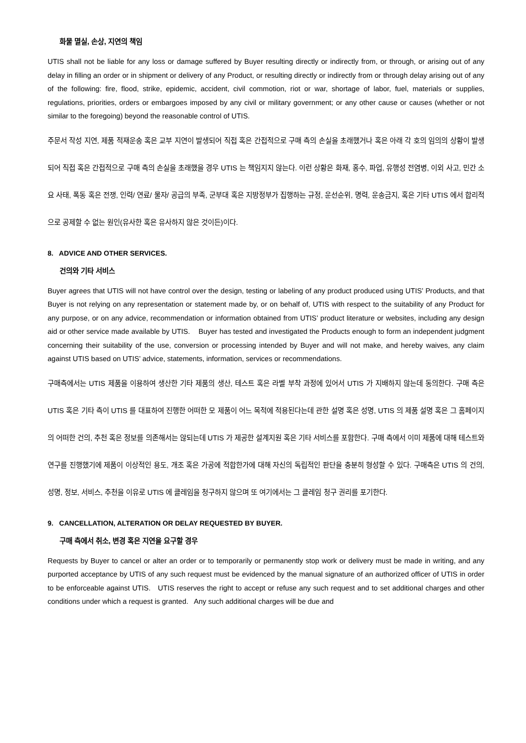화물 멸실, 손상, 지연의 책임
UTIS shall not be liable for any loss or damage suffered by Buyer resulting directly or indirectly from, or through, or arising out of any delay in filling an order or in shipment or delivery of any Product, or resulting directly or indirectly from or through delay arising out of any of the following: fire, flood, strike, epidemic, accident, civil commotion, riot or war, shortage of labor, fuel, materials or supplies, regulations, priorities, orders or embargoes imposed by any civil or military government; or any other cause or causes (whether or not similar to the foregoing) beyond the reasonable control of UTIS.
주문서 작성 지연, 제품 적재운송 혹은 교부 지연이 발생되어 직접 혹은 간접적으로 구매 측의 손실을 초래했거나 혹은 아래 각 호의 임의의 상황이 발생되어 직접 혹은 간접적으로 구매 측의 손실을 초래했을 경우 UTIS 는 책임지지 않는다. 이런 상황은 화재, 홍수, 파업, 유행성 전염병, 이외 사고, 민간 소요 사태, 폭동 혹은 전쟁, 인력/ 연료/ 물자/ 공급의 부족, 군부대 혹은 지방정부가 집행하는 규정, 운선순위, 명력, 운송금지, 혹은 기타 UTIS 에서 합리적으로 공제할 수 없는 원인(유사한 혹은 유사하지 않은 것이든)이다.
8. ADVICE AND OTHER SERVICES.
건의와 기타 서비스
Buyer agrees that UTIS will not have control over the design, testing or labeling of any product produced using UTIS’ Products, and that Buyer is not relying on any representation or statement made by, or on behalf of, UTIS with respect to the suitability of any Product for any purpose, or on any advice, recommendation or information obtained from UTIS’ product literature or websites, including any design aid or other service made available by UTIS. Buyer has tested and investigated the Products enough to form an independent judgment concerning their suitability of the use, conversion or processing intended by Buyer and will not make, and hereby waives, any claim against UTIS based on UTIS’ advice, statements, information, services or recommendations.
구매측에서는 UTIS 제품을 이용하여 생산한 기타 제품의 생산, 테스트 혹은 라벨 부착 과정에 있어서 UTIS 가 지배하지 않는데 동의한다. 구매 측은 UTIS 혹은 기타 측이 UTIS 를 대표하여 진행한 어떠한 모 제품이 어느 목적에 적용된다는데 관한 설명 혹은 성명, UTIS 의 제품 설명 혹은 그 홈페이지의 어떠한 건의, 추천 혹은 정보를 의존해서는 않되는데 UTIS 가 제공한 설계지원 혹은 기타 서비스를 포함한다. 구매 측에서 이미 제품에 대해 테스트와 연구를 진행했기에 제품이 이상적인 용도, 개조 혹은 가공에 적합한가에 대해 자신의 독립적인 판단을 충분히 형성할 수 있다. 구매측은 UTIS 의 건의, 성명, 정보, 서비스, 추천을 이유로 UTIS 에 클레임을 청구하지 않으며 또 여기에서는 그 클레임 청구 권리를 포기한다.
9. CANCELLATION, ALTERATION OR DELAY REQUESTED BY BUYER.
구매 측에서 취소, 변경 혹은 지연을 요구할 경우
Requests by Buyer to cancel or alter an order or to temporarily or permanently stop work or delivery must be made in writing, and any purported acceptance by UTIS of any such request must be evidenced by the manual signature of an authorized officer of UTIS in order to be enforceable against UTIS. UTIS reserves the right to accept or refuse any such request and to set additional charges and other conditions under which a request is granted. Any such additional charges will be due and